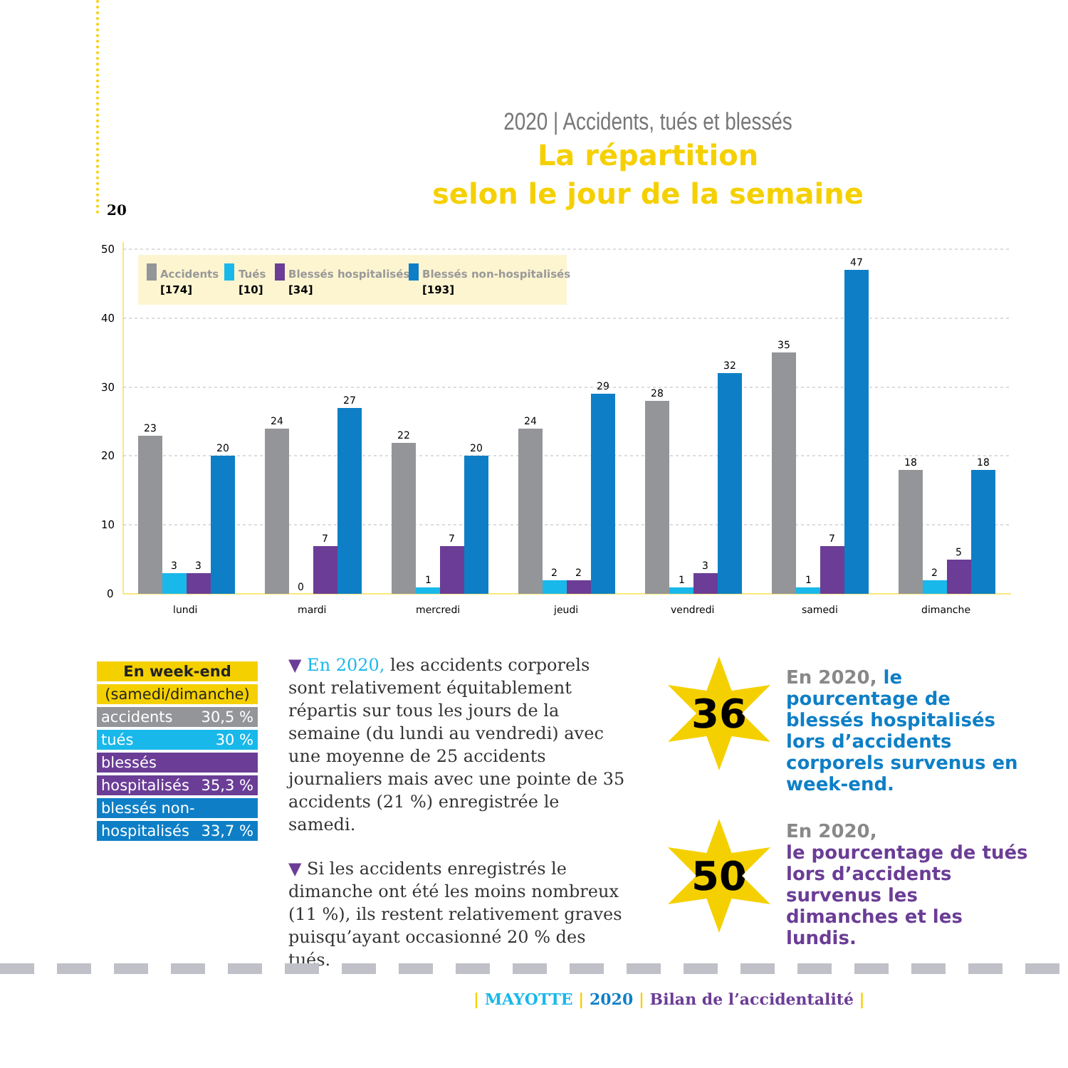20
2020 | Accidents, tués et blessés
La répartition
selon le jour de la semaine
50
40
30
20
10
0
Accidents
[174]
Tués
[10]
Blessés hospitalisés
[34]
Blessés non-hospitalisés
[193]
23
3
3
20
lundi
24
0
7
27
mardi
22
1
7
20
mercredi
24
2
2
29
jeudi
28
1
3
32
vendredi
35
1
7
47
samedi
18
2
5
18
dimanche
| En week-end |
| (samedi/dimanche) |
| accidents 30,5 % |
| tués 30 % |
| blessés |
| hospitalisés 35,3 % |
| blessés non- |
| hospitalisés 33,7 % |
▼ En 2020, les accidents corporels sont relativement équitablement répartis sur tous les jours de la semaine (du lundi au vendredi) avec une moyenne de 25 accidents journaliers mais avec une pointe de 35 accidents (21 %) enregistrée le samedi.
▼ Si les accidents enregistrés le dimanche ont été les moins nombreux (11 %), ils restent relativement graves puisqu’ayant occasionné 20 % des tués.
36
En 2020, le pourcentage de blessés hospitalisés lors d’accidents corporels survenus en week-end.
50
En 2020,
le pourcentage de tués lors d’accidents survenus les dimanches et les lundis.
| MAYOTTE | 2020 | Bilan de l’accidentalité |